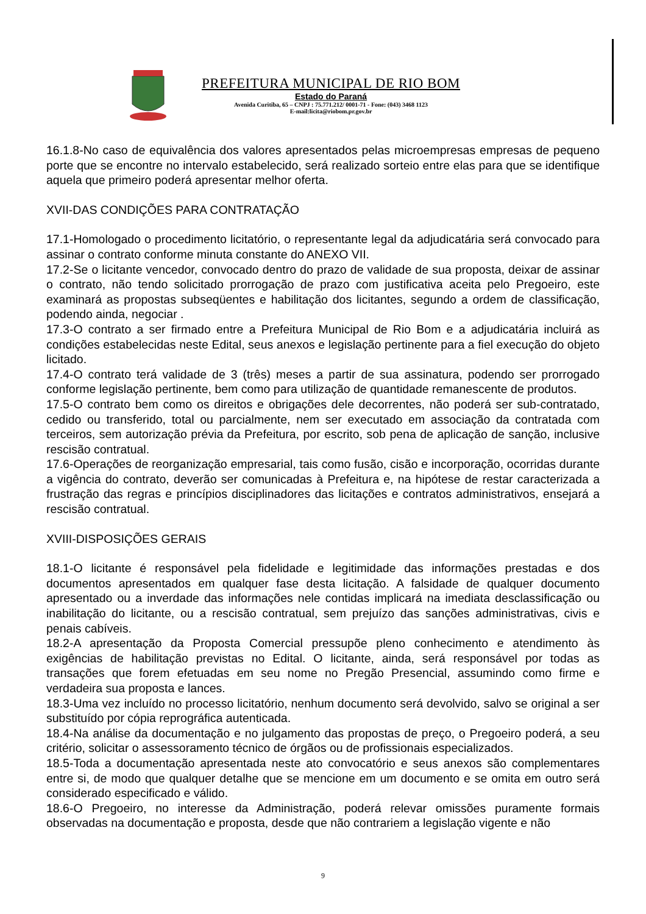PREFEITURA MUNICIPAL DE RIO BOM
Estado do Paraná
Avenida Curitiba, 65 – CNPJ : 75.771.212/ 0001-71 - Fone: (043) 3468 1123
E-mail:licita@riobom.pr.gov.br
16.1.8-No caso de equivalência dos valores apresentados pelas microempresas empresas de pequeno porte que se encontre no intervalo estabelecido, será realizado sorteio entre elas para que se identifique aquela que primeiro poderá apresentar melhor oferta.
XVII-DAS CONDIÇÕES PARA CONTRATAÇÃO
17.1-Homologado o procedimento licitatório, o representante legal da adjudicatária será convocado para assinar o contrato conforme minuta constante do ANEXO VII.
17.2-Se o licitante vencedor, convocado dentro do prazo de validade de sua proposta, deixar de assinar o contrato, não tendo solicitado prorrogação de prazo com justificativa aceita pelo Pregoeiro, este examinará as propostas subseqüentes e habilitação dos licitantes, segundo a ordem de classificação, podendo ainda, negociar .
17.3-O contrato a ser firmado entre a Prefeitura Municipal de Rio Bom e a adjudicatária incluirá as condições estabelecidas neste Edital, seus anexos e legislação pertinente para a fiel execução do objeto licitado.
17.4-O contrato terá validade de 3 (três) meses a partir de sua assinatura, podendo ser prorrogado conforme legislação pertinente, bem como para utilização de quantidade remanescente de produtos.
17.5-O contrato bem como os direitos e obrigações dele decorrentes, não poderá ser sub-contratado, cedido ou transferido, total ou parcialmente, nem ser executado em associação da contratada com terceiros, sem autorização prévia da Prefeitura, por escrito, sob pena de aplicação de sanção, inclusive rescisão contratual.
17.6-Operações de reorganização empresarial, tais como fusão, cisão e incorporação, ocorridas durante a vigência do contrato, deverão ser comunicadas à Prefeitura e, na hipótese de restar caracterizada a frustração das regras e princípios disciplinadores das licitações e contratos administrativos, ensejará a rescisão contratual.
XVIII-DISPOSIÇÕES GERAIS
18.1-O licitante é responsável pela fidelidade e legitimidade das informações prestadas e dos documentos apresentados em qualquer fase desta licitação. A falsidade de qualquer documento apresentado ou a inverdade das informações nele contidas implicará na imediata desclassificação ou inabilitação do licitante, ou a rescisão contratual, sem prejuízo das sanções administrativas, civis e penais cabíveis.
18.2-A apresentação da Proposta Comercial pressupõe pleno conhecimento e atendimento às exigências de habilitação previstas no Edital. O licitante, ainda, será responsável por todas as transações que forem efetuadas em seu nome no Pregão Presencial, assumindo como firme e verdadeira sua proposta e lances.
18.3-Uma vez incluído no processo licitatório, nenhum documento será devolvido, salvo se original a ser substituído por cópia reprográfica autenticada.
18.4-Na análise da documentação e no julgamento das propostas de preço, o Pregoeiro poderá, a seu critério, solicitar o assessoramento técnico de órgãos ou de profissionais especializados.
18.5-Toda a documentação apresentada neste ato convocatório e seus anexos são complementares entre si, de modo que qualquer detalhe que se mencione em um documento e se omita em outro será considerado especificado e válido.
18.6-O Pregoeiro, no interesse da Administração, poderá relevar omissões puramente formais observadas na documentação e proposta, desde que não contrariem a legislação vigente e não
9